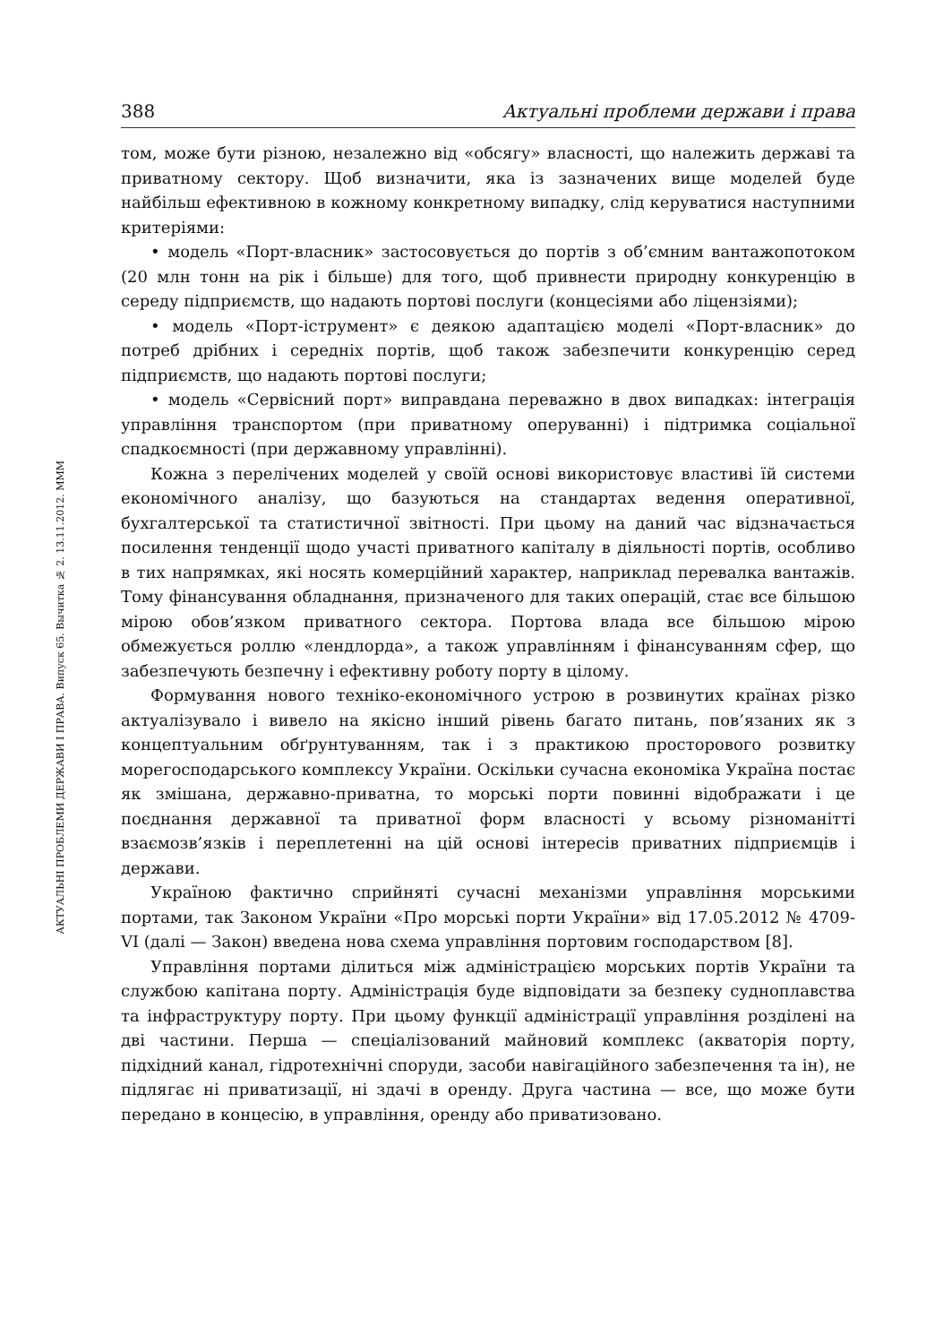АКТУАЛЬНІ ПРОБЛЕМИ ДЕРЖАВИ І ПРАВА. Випуск 65. Вычитка № 2. 13.11.2012. МММ
388 Актуальні проблеми держави і права
том, може бути різною, незалежно від «обсягу» власності, що належить державі та приватному сектору. Щоб визначити, яка із зазначених вище моделей буде найбільш ефективною в кожному конкретному випадку, слід керуватися наступними критеріями:
• модель «Порт-власник» застосовується до портів з об’ємним вантажопотоком (20 млн тонн на рік і більше) для того, щоб привнести природну конкуренцію в середу підприємств, що надають портові послуги (концесіями або ліцензіями);
• модель «Порт-іструмент» є деякою адаптацією моделі «Порт-власник» до потреб дрібних і середніх портів, щоб також забезпечити конкуренцію серед підприємств, що надають портові послуги;
• модель «Сервісний порт» виправдана переважно в двох випадках: інтеграція управління транспортом (при приватному оперуванні) і підтримка соціальної спадкоємності (при державному управлінні).
Кожна з перелічених моделей у своїй основі використовує властиві їй системи економічного аналізу, що базуються на стандартах ведення оперативної, бухгалтерської та статистичної звітності. При цьому на даний час відзначається посилення тенденції щодо участі приватного капіталу в діяльності портів, особливо в тих напрямках, які носять комерційний характер, наприклад перевалка вантажів. Тому фінансування обладнання, призначеного для таких операцій, стає все більшою мірою обов’язком приватного сектора. Портова влада все більшою мірою обмежується роллю «лендлорда», а також управлінням і фінансуванням сфер, що забезпечують безпечну і ефективну роботу порту в цілому.
Формування нового техніко-економічного устрою в розвинутих країнах різко актуалізувало і вивело на якісно інший рівень багато питань, пов’язаних як з концептуальним обґрунтуванням, так і з практикою просторового розвитку морегосподарського комплексу України. Оскільки сучасна економіка Україна постає як змішана, державно-приватна, то морські порти повинні відображати і це поєднання державної та приватної форм власності у всьому різноманітті взаємозв’язків і переплетенні на цій основі інтересів приватних підприємців і держави.
Україною фактично сприйняті сучасні механізми управління морськими портами, так Законом України «Про морські порти України» від 17.05.2012 № 4709-VI (далі — Закон) введена нова схема управління портовим господарством [8].
Управління портами ділиться між адміністрацією морських портів України та службою капітана порту. Адміністрація буде відповідати за безпеку судноплавства та інфраструктуру порту. При цьому функції адміністрації управління розділені на дві частини. Перша — спеціалізований майновий комплекс (акваторія порту, підхідний канал, гідротехнічні споруди, засоби навігаційного забезпечення та ін), не підлягає ні приватизації, ні здачі в оренду. Друга частина — все, що може бути передано в концесію, в управління, оренду або приватизовано.